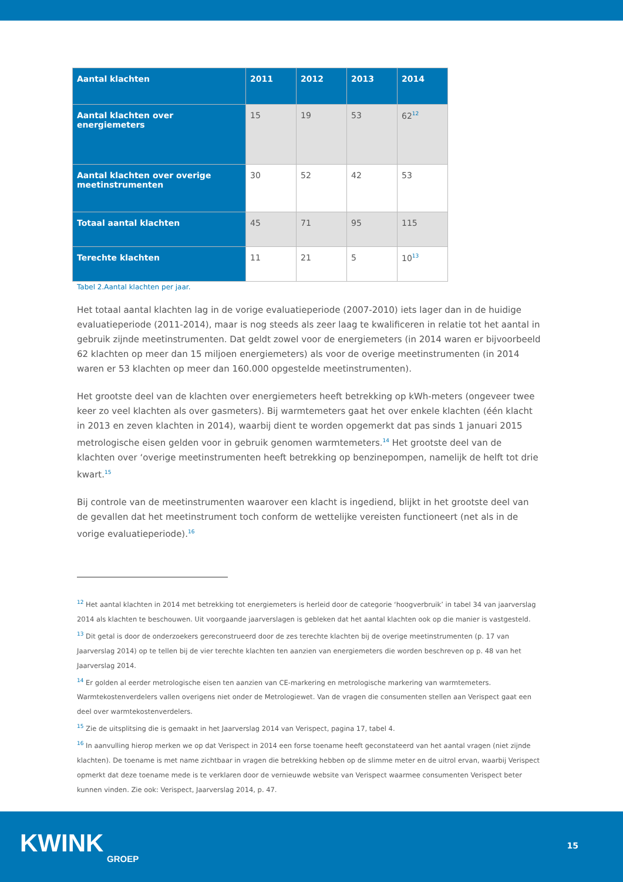| Aantal klachten | 2011 | 2012 | 2013 | 2014 |
| --- | --- | --- | --- | --- |
| Aantal klachten over energiemeters | 15 | 19 | 53 | 62<sup>12</sup> |
| Aantal klachten over overige meetinstrumenten | 30 | 52 | 42 | 53 |
| Totaal aantal klachten | 45 | 71 | 95 | 115 |
| Terechte klachten | 11 | 21 | 5 | 10<sup>13</sup> |
Tabel 2.Aantal klachten per jaar.
Het totaal aantal klachten lag in de vorige evaluatieperiode (2007-2010) iets lager dan in de huidige evaluatieperiode (2011-2014), maar is nog steeds als zeer laag te kwalificeren in relatie tot het aantal in gebruik zijnde meetinstrumenten. Dat geldt zowel voor de energiemeters (in 2014 waren er bijvoorbeeld 62 klachten op meer dan 15 miljoen energiemeters) als voor de overige meetinstrumenten (in 2014 waren er 53 klachten op meer dan 160.000 opgestelde meetinstrumenten).
Het grootste deel van de klachten over energiemeters heeft betrekking op kWh-meters (ongeveer twee keer zo veel klachten als over gasmeters). Bij warmtemeters gaat het over enkele klachten (één klacht in 2013 en zeven klachten in 2014), waarbij dient te worden opgemerkt dat pas sinds 1 januari 2015 metrologische eisen gelden voor in gebruik genomen warmtemeters.<sup>14</sup> Het grootste deel van de klachten over ‘overige meetinstrumenten heeft betrekking op benzinepompen, namelijk de helft tot drie kwart.<sup>15</sup>
Bij controle van de meetinstrumenten waarover een klacht is ingediend, blijkt in het grootste deel van de gevallen dat het meetinstrument toch conform de wettelijke vereisten functioneert (net als in de vorige evaluatieperiode).<sup>16</sup>
<sup>12</sup> Het aantal klachten in 2014 met betrekking tot energiemeters is herleid door de categorie ‘hoogverbruik’ in tabel 34 van jaarverslag 2014 als klachten te beschouwen. Uit voorgaande jaarverslagen is gebleken dat het aantal klachten ook op die manier is vastgesteld.
<sup>13</sup> Dit getal is door de onderzoekers gereconstrueerd door de zes terechte klachten bij de overige meetinstrumenten (p. 17 van Jaarverslag 2014) op te tellen bij de vier terechte klachten ten aanzien van energiemeters die worden beschreven op p. 48 van het Jaarverslag 2014.
<sup>14</sup> Er golden al eerder metrologische eisen ten aanzien van CE-markering en metrologische markering van warmtemeters. Warmtekostenverdelers vallen overigens niet onder de Metrologiewet. Van de vragen die consumenten stellen aan Verispect gaat een deel over warmtekostenverdelers.
<sup>15</sup> Zie de uitsplitsing die is gemaakt in het Jaarverslag 2014 van Verispect, pagina 17, tabel 4.
<sup>16</sup> In aanvulling hierop merken we op dat Verispect in 2014 een forse toename heeft geconstateerd van het aantal vragen (niet zijnde klachten). De toename is met name zichtbaar in vragen die betrekking hebben op de slimme meter en de uitrol ervan, waarbij Verispect opmerkt dat deze toename mede is te verklaren door de vernieuwde website van Verispect waarmee consumenten Verispect beter kunnen vinden. Zie ook: Verispect, Jaarverslag 2014, p. 47.
KWINK
GROEP
15